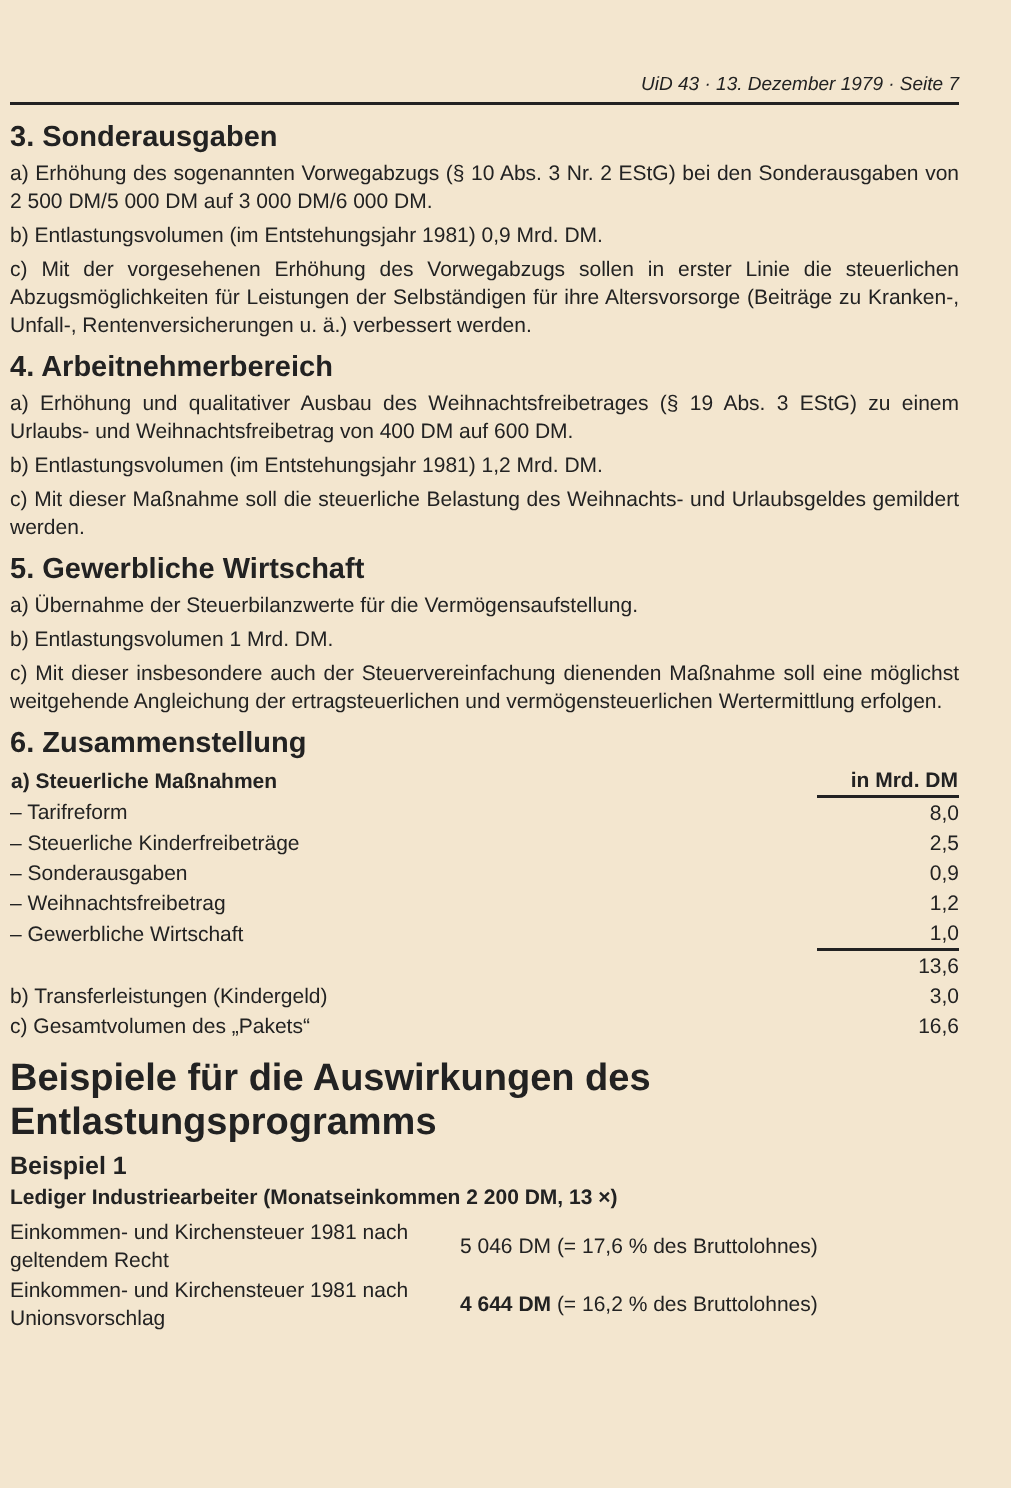UiD 43 · 13. Dezember 1979 · Seite 7
3. Sonderausgaben
a) Erhöhung des sogenannten Vorwegabzugs (§ 10 Abs. 3 Nr. 2 EStG) bei den Sonderausgaben von 2 500 DM/5 000 DM auf 3 000 DM/6 000 DM.
b) Entlastungsvolumen (im Entstehungsjahr 1981) 0,9 Mrd. DM.
c) Mit der vorgesehenen Erhöhung des Vorwegabzugs sollen in erster Linie die steuerlichen Abzugsmöglichkeiten für Leistungen der Selbständigen für ihre Altersvorsorge (Beiträge zu Kranken-, Unfall-, Rentenversicherungen u. ä.) verbessert werden.
4. Arbeitnehmerbereich
a) Erhöhung und qualitativer Ausbau des Weihnachtsfreibetrages (§ 19 Abs. 3 EStG) zu einem Urlaubs- und Weihnachtsfreibetrag von 400 DM auf 600 DM.
b) Entlastungsvolumen (im Entstehungsjahr 1981) 1,2 Mrd. DM.
c) Mit dieser Maßnahme soll die steuerliche Belastung des Weihnachts- und Urlaubsgeldes gemildert werden.
5. Gewerbliche Wirtschaft
a) Übernahme der Steuerbilanzwerte für die Vermögensaufstellung.
b) Entlastungsvolumen 1 Mrd. DM.
c) Mit dieser insbesondere auch der Steuervereinfachung dienenden Maßnahme soll eine möglichst weitgehende Angleichung der ertragsteuerlichen und vermögensteuerlichen Wertermittlung erfolgen.
6. Zusammenstellung
| a) Steuerliche Maßnahmen | in Mrd. DM |
| --- | --- |
| – Tarifreform | 8,0 |
| – Steuerliche Kinderfreibeträge | 2,5 |
| – Sonderausgaben | 0,9 |
| – Weihnachtsfreibetrag | 1,2 |
| – Gewerbliche Wirtschaft | 1,0 |
| | 13,6 |
| b) Transferleistungen (Kindergeld) | 3,0 |
| c) Gesamtvolumen des „Pakets“ | 16,6 |
Beispiele für die Auswirkungen des Entlastungsprogramms
Beispiel 1
Lediger Industriearbeiter (Monatseinkommen 2 200 DM, 13 ×)
| Einkommen- und Kirchensteuer 1981 nach geltendem Recht | 5 046 DM (= 17,6 % des Bruttolohnes) |
| Einkommen- und Kirchensteuer 1981 nach Unionsvorschlag | 4 644 DM (= 16,2 % des Bruttolohnes) |